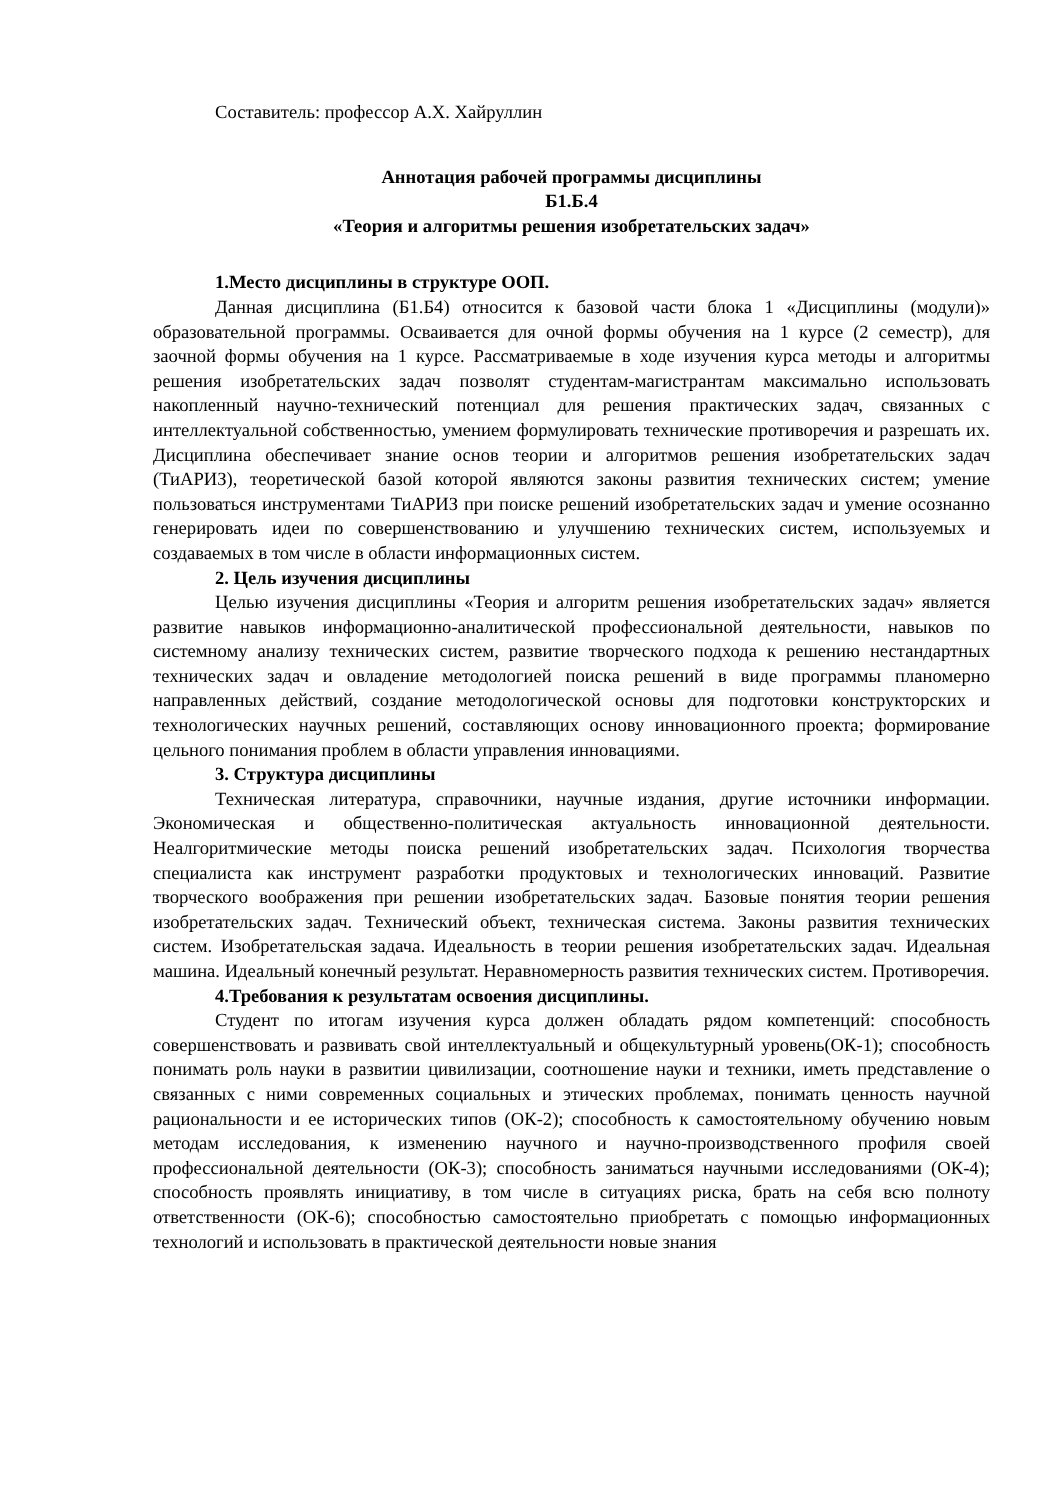Составитель: профессор А.Х. Хайруллин
Аннотация рабочей программы дисциплины
Б1.Б.4
«Теория и алгоритмы решения изобретательских задач»
1.Место дисциплины в структуре ООП.
Данная дисциплина (Б1.Б4) относится к базовой части блока 1 «Дисциплины (модули)» образовательной программы. Осваивается для очной формы обучения на 1 курсе (2 семестр), для заочной формы обучения на 1 курсе. Рассматриваемые в ходе изучения курса методы и алгоритмы решения изобретательских задач позволят студентам-магистрантам максимально использовать накопленный научно-технический потенциал для решения практических задач, связанных с интеллектуальной собственностью, умением формулировать технические противоречия и разрешать их. Дисциплина обеспечивает знание основ теории и алгоритмов решения изобретательских задач (ТиАРИЗ), теоретической базой которой являются законы развития технических систем; умение пользоваться инструментами ТиАРИЗ при поиске решений изобретательских задач и умение осознанно генерировать идеи по совершенствованию и улучшению технических систем, используемых и создаваемых в том числе в области информационных систем.
2. Цель изучения дисциплины
Целью изучения дисциплины «Теория и алгоритм решения изобретательских задач» является развитие навыков информационно-аналитической профессиональной деятельности, навыков по системному анализу технических систем, развитие творческого подхода к решению нестандартных технических задач и овладение методологией поиска решений в виде программы планомерно направленных действий, создание методологической основы для подготовки конструкторских и технологических научных решений, составляющих основу инновационного проекта; формирование цельного понимания проблем в области управления инновациями.
3. Структура дисциплины
Техническая литература, справочники, научные издания, другие источники информации. Экономическая и общественно-политическая актуальность инновационной деятельности. Неалгоритмические методы поиска решений изобретательских задач. Психология творчества специалиста как инструмент разработки продуктовых и технологических инноваций. Развитие творческого воображения при решении изобретательских задач. Базовые понятия теории решения изобретательских задач. Технический объект, техническая система. Законы развития технических систем. Изобретательская задача. Идеальность в теории решения изобретательских задач. Идеальная машина. Идеальный конечный результат. Неравномерность развития технических систем. Противоречия.
4.Требования к результатам освоения дисциплины.
Студент по итогам изучения курса должен обладать рядом компетенций: способность совершенствовать и развивать свой интеллектуальный и общекультурный уровень(ОК-1); способность понимать роль науки в развитии цивилизации, соотношение науки и техники, иметь представление о связанных с ними современных социальных и этических проблемах, понимать ценность научной рациональности и ее исторических типов (ОК-2); способность к самостоятельному обучению новым методам исследования, к изменению научного и научно-производственного профиля своей профессиональной деятельности (ОК-3); способность заниматься научными исследованиями (ОК-4); способность проявлять инициативу, в том числе в ситуациях риска, брать на себя всю полноту ответственности (ОК-6); способностью самостоятельно приобретать с помощью информационных технологий и использовать в практической деятельности новые знания